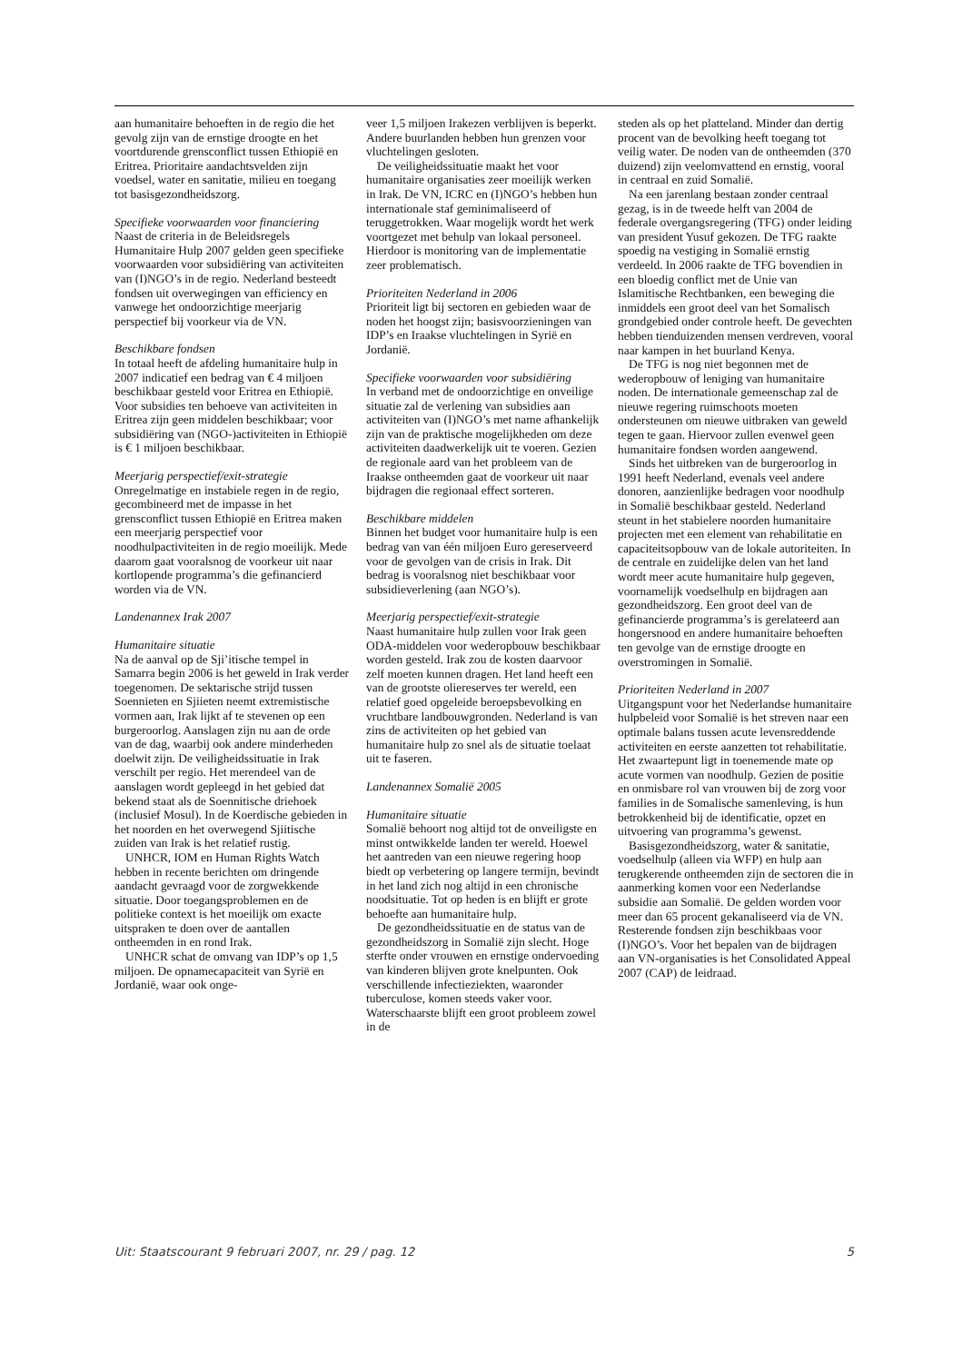aan humanitaire behoeften in de regio die het gevolg zijn van de ernstige droogte en het voortdurende grensconflict tussen Ethiopië en Eritrea. Prioritaire aandachtsvelden zijn voedsel, water en sanitatie, milieu en toegang tot basisgezondheidszorg.
Specifieke voorwaarden voor financiering
Naast de criteria in de Beleidsregels Humanitaire Hulp 2007 gelden geen specifieke voorwaarden voor subsidiëring van activiteiten van (I)NGO’s in de regio. Nederland besteedt fondsen uit overwegingen van efficiency en vanwege het ondoorzichtige meerjarig perspectief bij voorkeur via de VN.
Beschikbare fondsen
In totaal heeft de afdeling humanitaire hulp in 2007 indicatief een bedrag van € 4 miljoen beschikbaar gesteld voor Eritrea en Ethiopië. Voor subsidies ten behoeve van activiteiten in Eritrea zijn geen middelen beschikbaar; voor subsidiëring van (NGO-)activiteiten in Ethiopië is € 1 miljoen beschikbaar.
Meerjarig perspectief/exit-strategie
Onregelmatige en instabiele regen in de regio, gecombineerd met de impasse in het grensconflict tussen Ethiopië en Eritrea maken een meerjarig perspectief voor noodhulpactiviteiten in de regio moeilijk. Mede daarom gaat vooralsnog de voorkeur uit naar kortlopende programma’s die gefinancierd worden via de VN.
Landenannex Irak 2007
Humanitaire situatie
Na de aanval op de Sji’itische tempel in Samarra begin 2006 is het geweld in Irak verder toegenomen. De sektarische strijd tussen Soennieten en Sjiieten neemt extremistische vormen aan, Irak lijkt af te stevenen op een burgeroorlog. Aanslagen zijn nu aan de orde van de dag, waarbij ook andere minderheden doelwit zijn. De veiligheidssituatie in Irak verschilt per regio. Het merendeel van de aanslagen wordt gepleegd in het gebied dat bekend staat als de Soennitische driehoek (inclusief Mosul). In de Koerdische gebieden in het noorden en het overwegend Sjiitische zuiden van Irak is het relatief rustig.
UNHCR, IOM en Human Rights Watch hebben in recente berichten om dringende aandacht gevraagd voor de zorgwekkende situatie. Door toegangsproblemen en de politieke context is het moeilijk om exacte uitspraken te doen over de aantallen ontheemden in en rond Irak.
UNHCR schat de omvang van IDP’s op 1,5 miljoen. De opnamecapaciteit van Syrië en Jordanië, waar ook onge-
veer 1,5 miljoen Irakezen verblijven is beperkt. Andere buurlanden hebben hun grenzen voor vluchtelingen gesloten.
De veiligheidssituatie maakt het voor humanitaire organisaties zeer moeilijk werken in Irak. De VN, ICRC en (I)NGO’s hebben hun internationale staf geminimaliseerd of teruggetrokken. Waar mogelijk wordt het werk voortgezet met behulp van lokaal personeel. Hierdoor is monitoring van de implementatie zeer problematisch.
Prioriteiten Nederland in 2006
Prioriteit ligt bij sectoren en gebieden waar de noden het hoogst zijn; basisvoorzieningen van IDP’s en Iraakse vluchtelingen in Syrië en Jordanië.
Specifieke voorwaarden voor subsidiëring
In verband met de ondoorzichtige en onveilige situatie zal de verlening van subsidies aan activiteiten van (I)NGO’s met name afhankelijk zijn van de praktische mogelijkheden om deze activiteiten daadwerkelijk uit te voeren. Gezien de regionale aard van het probleem van de Iraakse ontheemden gaat de voorkeur uit naar bijdragen die regionaal effect sorteren.
Beschikbare middelen
Binnen het budget voor humanitaire hulp is een bedrag van van één miljoen Euro gereserveerd voor de gevolgen van de crisis in Irak. Dit bedrag is vooralsnog niet beschikbaar voor subsidieverlening (aan NGO’s).
Meerjarig perspectief/exit-strategie
Naast humanitaire hulp zullen voor Irak geen ODA-middelen voor wederopbouw beschikbaar worden gesteld. Irak zou de kosten daarvoor zelf moeten kunnen dragen. Het land heeft een van de grootste oliereserves ter wereld, een relatief goed opgeleide beroepsbevolking en vruchtbare landbouwgronden. Nederland is van zins de activiteiten op het gebied van humanitaire hulp zo snel als de situatie toelaat uit te faseren.
Landenannex Somalië 2005
Humanitaire situatie
Somalië behoort nog altijd tot de onveiligste en minst ontwikkelde landen ter wereld. Hoewel het aantreden van een nieuwe regering hoop biedt op verbetering op langere termijn, bevindt in het land zich nog altijd in een chronische noodsituatie. Tot op heden is en blijft er grote behoefte aan humanitaire hulp.
De gezondheidssituatie en de status van de gezondheidszorg in Somalië zijn slecht. Hoge sterfte onder vrouwen en ernstige ondervoeding van kinderen blijven grote knelpunten. Ook verschillende infectieziekten, waaronder tuberculose, komen steeds vaker voor. Waterschaarste blijft een groot probleem zowel in de
steden als op het platteland. Minder dan dertig procent van de bevolking heeft toegang tot veilig water. De noden van de ontheemden (370 duizend) zijn veelomvattend en ernstig, vooral in centraal en zuid Somalië.
Na een jarenlang bestaan zonder centraal gezag, is in de tweede helft van 2004 de federale overgangsregering (TFG) onder leiding van president Yusuf gekozen. De TFG raakte spoedig na vestiging in Somalië ernstig verdeeld. In 2006 raakte de TFG bovendien in een bloedig conflict met de Unie van Islamitische Rechtbanken, een beweging die inmiddels een groot deel van het Somalisch grondgebied onder controle heeft. De gevechten hebben tienduizenden mensen verdreven, vooral naar kampen in het buurland Kenya.
De TFG is nog niet begonnen met de wederopbouw of leniging van humanitaire noden. De internationale gemeenschap zal de nieuwe regering ruimschoots moeten ondersteunen om nieuwe uitbraken van geweld tegen te gaan. Hiervoor zullen evenwel geen humanitaire fondsen worden aangewend.
Sinds het uitbreken van de burgeroorlog in 1991 heeft Nederland, evenals veel andere donoren, aanzienlijke bedragen voor noodhulp in Somalië beschikbaar gesteld. Nederland steunt in het stabielere noorden humanitaire projecten met een element van rehabilitatie en capaciteitsopbouw van de lokale autoriteiten. In de centrale en zuidelijke delen van het land wordt meer acute humanitaire hulp gegeven, voornamelijk voedselhulp en bijdragen aan gezondheidszorg. Een groot deel van de gefinancierde programma’s is gerelateerd aan hongersnood en andere humanitaire behoeften ten gevolge van de ernstige droogte en overstromingen in Somalië.
Prioriteiten Nederland in 2007
Uitgangspunt voor het Nederlandse humanitaire hulpbeleid voor Somalië is het streven naar een optimale balans tussen acute levensreddende activiteiten en eerste aanzetten tot rehabilitatie. Het zwaartepunt ligt in toenemende mate op acute vormen van noodhulp. Gezien de positie en onmisbare rol van vrouwen bij de zorg voor families in de Somalische samenleving, is hun betrokkenheid bij de identificatie, opzet en uitvoering van programma’s gewenst.
Basisgezondheidszorg, water & sanitatie, voedselhulp (alleen via WFP) en hulp aan terugkerende ontheemden zijn de sectoren die in aanmerking komen voor een Nederlandse subsidie aan Somalië. De gelden worden voor meer dan 65 procent gekanaliseerd via de VN. Resterende fondsen zijn beschikbaas voor (I)NGO’s. Voor het bepalen van de bijdragen aan VN-organisaties is het Consolidated Appeal 2007 (CAP) de leidraad.
Uit: Staatscourant 9 februari 2007, nr. 29 / pag. 12 5